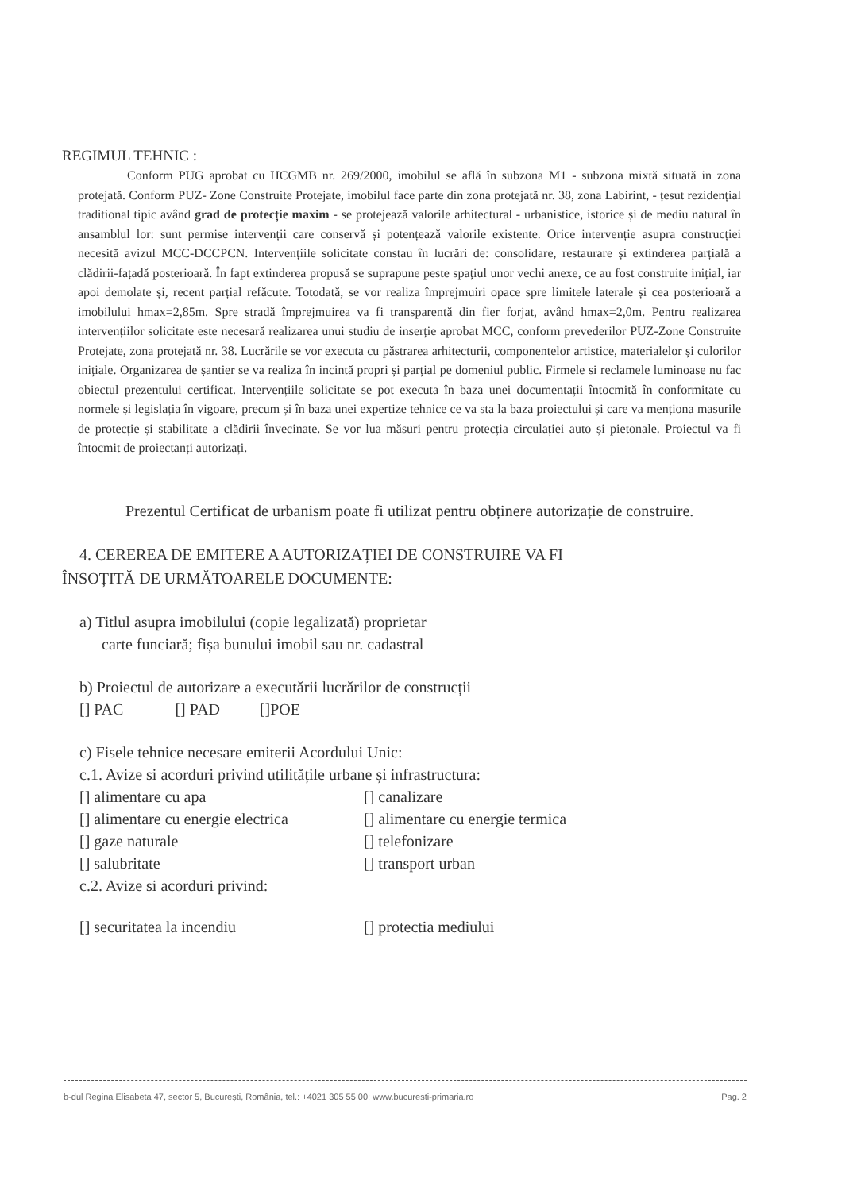REGIMUL TEHNIC :
Conform PUG aprobat cu HCGMB nr. 269/2000, imobilul se află în subzona M1 - subzona mixtă situată in zona protejată. Conform PUZ- Zone Construite Protejate, imobilul face parte din zona protejată nr. 38, zona Labirint, - țesut rezidențial traditional tipic având grad de protecție maxim - se protejează valorile arhitectural - urbanistice, istorice și de mediu natural în ansamblul lor: sunt permise intervenții care conservă și potențează valorile existente. Orice intervenție asupra construcției necesită avizul MCC-DCCPCN. Intervențiile solicitate constau în lucrări de: consolidare, restaurare și extinderea parțială a clădirii-fațadă posterioară. În fapt extinderea propusă se suprapune peste spațiul unor vechi anexe, ce au fost construite inițial, iar apoi demolate și, recent parțial refăcute. Totodată, se vor realiza împrejmuiri opace spre limitele laterale și cea posterioară a imobilului hmax=2,85m. Spre stradă împrejmuirea va fi transparentă din fier forjat, având hmax=2,0m. Pentru realizarea intervențiilor solicitate este necesară realizarea unui studiu de inserție aprobat MCC, conform prevederilor PUZ-Zone Construite Protejate, zona protejată nr. 38. Lucrările se vor executa cu păstrarea arhitecturii, componentelor artistice, materialelor și culorilor inițiale. Organizarea de șantier se va realiza în incintă propri și parțial pe domeniul public. Firmele si reclamele luminoase nu fac obiectul prezentului certificat. Intervențiile solicitate se pot executa în baza unei documentații întocmită în conformitate cu normele și legislația în vigoare, precum și în baza unei expertize tehnice ce va sta la baza proiectului și care va menționa masurile de protecție și stabilitate a clădirii învecinate. Se vor lua măsuri pentru protecția circulației auto și pietonale. Proiectul va fi întocmit de proiectanți autorizați.
Prezentul Certificat de urbanism poate fi utilizat pentru obținere autorizație de construire.
4. CEREREA DE EMITERE A AUTORIZAȚIEI DE CONSTRUIRE VA FI
ÎNSOȚITĂ DE URMĂTOARELE DOCUMENTE:
a) Titlul asupra imobilului (copie legalizată) proprietar
carte funciară; fișa bunului imobil sau nr. cadastral
b) Proiectul de autorizare a executării lucrărilor de construcții
[] PAC [] PAD []POE
c) Fisele tehnice necesare emiterii Acordului Unic:
c.1. Avize si acorduri privind utilitățile urbane și infrastructura:
[] alimentare cu apa [] canalizare
[] alimentare cu energie electrica [] alimentare cu energie termica
[] gaze naturale [] telefonizare
[] salubritate [] transport urban
c.2. Avize si acorduri privind:
[] securitatea la incendiu [] protectia mediului
b-dul Regina Elisabeta 47, sector 5, București, România, tel.: +4021 305 55 00; www.bucuresti-primaria.ro Pag. 2